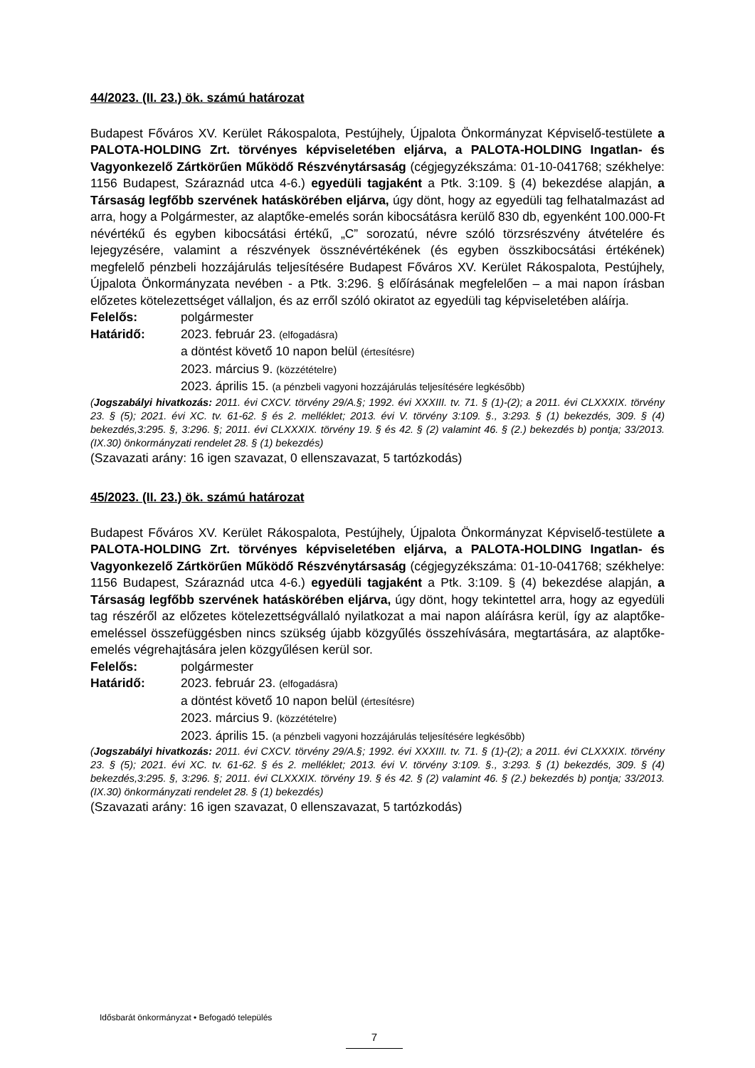44/2023. (II. 23.) ök. számú határozat
Budapest Főváros XV. Kerület Rákospalota, Pestújhely, Újpalota Önkormányzat Képviselő-testülete a PALOTA-HOLDING Zrt. törvényes képviseletében eljárva, a PALOTA-HOLDING Ingatlan- és Vagyonkezelő Zártkörűen Működő Részvénytársaság (cégjegyzékszáma: 01-10-041768; székhelye: 1156 Budapest, Száraznád utca 4-6.) egyedüli tagjaként a Ptk. 3:109. § (4) bekezdése alapján, a Társaság legfőbb szervének hatáskörében eljárva, úgy dönt, hogy az egyedüli tag felhatalmazást ad arra, hogy a Polgármester, az alaptőke-emelés során kibocsátásra kerülő 830 db, egyenként 100.000-Ft névértékű és egyben kibocsátási értékű, „C” sorozatú, névre szóló törzsrészvény átvételére és lejegyzésére, valamint a részvények össznévértékének (és egyben összkibocsátási értékének) megfelelő pénzbeli hozzájárulás teljesítésére Budapest Főváros XV. Kerület Rákospalota, Pestújhely, Újpalota Önkormányzata nevében - a Ptk. 3:296. § előírásának megfelelően – a mai napon írásban előzetes kötelezettséget vállaljon, és az erről szóló okiratot az egyedüli tag képviseletében aláírja.
Felelős: polgármester
Határidő: 2023. február 23. (elfogadásra)
a döntést követő 10 napon belül (értesítésre)
2023. március 9. (közzétételre)
2023. április 15. (a pénzbeli vagyoni hozzájárulás teljesítésére legkésőbb)
(Jogszabályi hivatkozás: 2011. évi CXCV. törvény 29/A.§; 1992. évi XXXIII. tv. 71. § (1)-(2); a 2011. évi CLXXXIX. törvény 23. § (5); 2021. évi XC. tv. 61-62. § és 2. melléklet; 2013. évi V. törvény 3:109. §., 3:293. § (1) bekezdés, 309. § (4) bekezdés,3:295. §, 3:296. §; 2011. évi CLXXXIX. törvény 19. § és 42. § (2) valamint 46. § (2.) bekezdés b) pontja; 33/2013. (IX.30) önkormányzati rendelet 28. § (1) bekezdés)
(Szavazati arány: 16 igen szavazat, 0 ellenszavazat, 5 tartózkodás)
45/2023. (II. 23.) ök. számú határozat
Budapest Főváros XV. Kerület Rákospalota, Pestújhely, Újpalota Önkormányzat Képviselő-testülete a PALOTA-HOLDING Zrt. törvényes képviseletében eljárva, a PALOTA-HOLDING Ingatlan- és Vagyonkezelő Zártkörűen Működő Részvénytársaság (cégjegyzékszáma: 01-10-041768; székhelye: 1156 Budapest, Száraznád utca 4-6.) egyedüli tagjaként a Ptk. 3:109. § (4) bekezdése alapján, a Társaság legfőbb szervének hatáskörében eljárva, úgy dönt, hogy tekintettel arra, hogy az egyedüli tag részéről az előzetes kötelezettségvállaló nyilatkozat a mai napon aláírásra kerül, így az alaptőke-emeléssel összefüggésben nincs szükség újabb közgyűlés összehívására, megtartására, az alaptőke-emelés végrehajtására jelen közgyűlésen kerül sor.
Felelős: polgármester
Határidő: 2023. február 23. (elfogadásra)
a döntést követő 10 napon belül (értesítésre)
2023. március 9. (közzétételre)
2023. április 15. (a pénzbeli vagyoni hozzájárulás teljesítésére legkésőbb)
(Jogszabályi hivatkozás: 2011. évi CXCV. törvény 29/A.§; 1992. évi XXXIII. tv. 71. § (1)-(2); a 2011. évi CLXXXIX. törvény 23. § (5); 2021. évi XC. tv. 61-62. § és 2. melléklet; 2013. évi V. törvény 3:109. §., 3:293. § (1) bekezdés, 309. § (4) bekezdés,3:295. §, 3:296. §; 2011. évi CLXXXIX. törvény 19. § és 42. § (2) valamint 46. § (2.) bekezdés b) pontja; 33/2013. (IX.30) önkormányzati rendelet 28. § (1) bekezdés)
(Szavazati arány: 16 igen szavazat, 0 ellenszavazat, 5 tartózkodás)
Idősbarát önkormányzat • Befogadó település
7